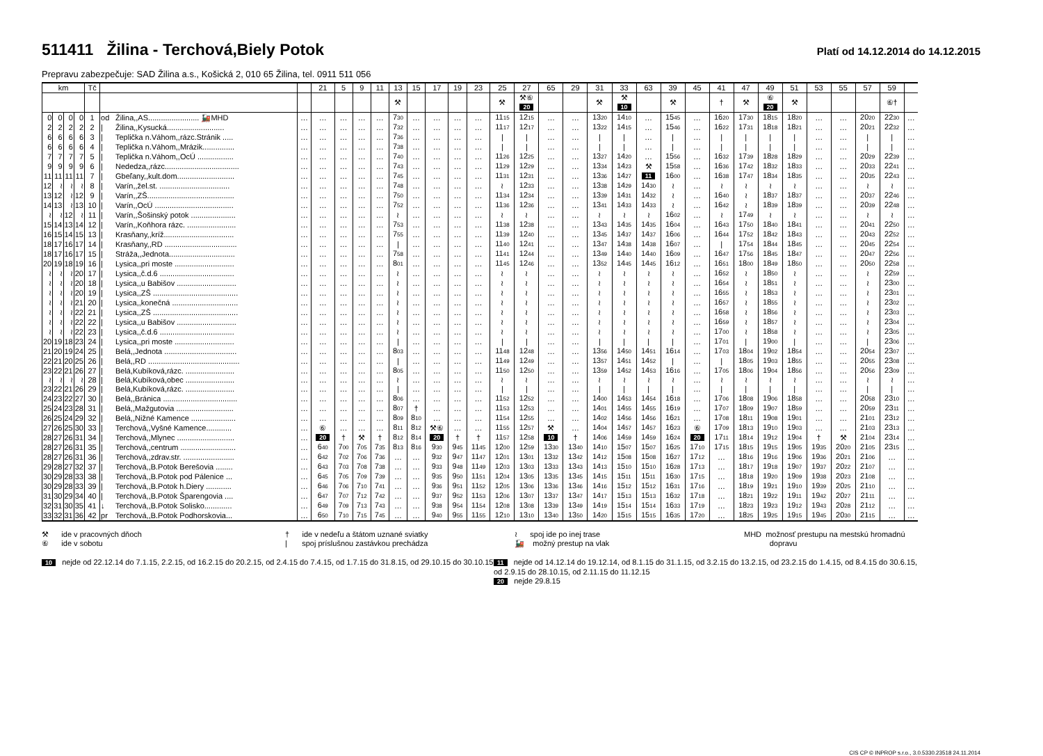511411 Žilina - Terchová,Biely Potok
Platí od 14.12.2014 do 14.12.2015
Prepravu zabezpečuje: SAD Žilina a.s., Košická 2, 010 65 Žilina, tel. 0911 511 056
| km | | | | Tč | | | | 21 | 5 | 9 | 11 | 13 | 15 | 17 | 19 | 23 | 25 | 27 | 65 | 29 | 31 | 33 | 63 | 39 | 45 | 41 | 47 | 49 | 51 | 53 | 55 | 57 | 59 | |
| --- | --- | --- | --- | --- | --- | --- | --- | --- | --- | --- | --- | --- | --- | --- | --- | --- | --- | --- | --- | --- | --- | --- | --- | --- | --- | --- | --- | --- | --- | --- | --- | --- | --- | --- |
| | | | | | | | | | | | | ⚒ | | | | | ⚒ | ⚒⑥ 20 | | | ⚒ | ⚒ 10 | | ⚒ | | † | ⚒ | ⑥ 20 | ⚒ | | | | ⑥† | |
| 0 | 0 | 0 | 0 | 1 | od | Žilina,,AS........................ 🚂MHD | … | … | … | … | … | 7 30 | … | … | … | … | 11 15 | 12 15 | … | … | 13 20 | 14 10 | … | 15 45 | … | 16 20 | 17 30 | 18 15 | 18 20 | … | … | 20 20 | 22 30 | … |
| 2 | 2 | 2 | 2 | 2 | / | Žilina,,Kysucká........................... | … | … | … | … | … | 7 32 | … | … | … | … | 11 17 | 12 17 | … | … | 13 22 | 14 15 | … | 15 46 | … | 16 22 | 17 31 | 18 18 | 18 21 | … | … | 20 21 | 22 32 | … |
| 6 | 6 | 6 | 6 | 3 | / | Teplička n.Váhom,,rázc.Stránik ..... | … | … | … | … | … | 7 36 | … | … | … | … | / | / | … | … | / | / | … | / | … | / | / | / | / | … | … | / | / | … |
| 6 | 6 | 6 | 6 | 4 | / | Teplička n.Váhom,,Mrázik............... | … | … | … | … | … | 7 38 | … | … | … | … | / | / | … | … | / | / | … | / | … | / | / | / | / | … | … | / | / | … |
| 7 | 7 | 7 | 7 | 5 | / | Teplička n.Váhom,,OcÚ ................. | … | … | … | … | … | 7 40 | … | … | … | … | 11 26 | 12 25 | … | … | 13 27 | 14 20 | … | 15 56 | … | 16 32 | 17 39 | 18 28 | 18 29 | … | … | 20 29 | 22 39 | … |
| 9 | 9 | 9 | 9 | 6 | / | Nededza,,rázc................................... | … | … | … | … | … | 7 43 | … | … | … | … | 11 29 | 12 29 | … | … | 13 34 | 14 23 | ⚒ | 15 58 | … | 16 36 | 17 42 | 18 32 | 18 33 | … | … | 20 33 | 22 41 | … |
| 11 | 11 | 11 | 11 | 7 | / | Gbeľany,,kult.dom........................... | … | … | … | … | … | 7 45 | … | … | … | … | 11 31 | 12 31 | … | … | 13 36 | 14 27 | 11 | 16 00 | … | 16 38 | 17 47 | 18 34 | 18 35 | … | … | 20 35 | 22 43 | … |
| 12 | ≀ | ≀ | ≀ | 8 | / | Varín,,žel.st. ................................. | … | … | … | … | … | 7 48 | … | … | … | … | ≀ | 12 33 | … | … | 13 38 | 14 29 | 14 30 | ≀ | … | ≀ | ≀ | ≀ | ≀ | … | … | ≀ | ≀ | … |
| 13 | 12 | ≀ | 12 | 9 | / | Varín,,ZŠ......................................... | … | … | … | … | … | 7 50 | … | … | … | … | 11 34 | 12 34 | … | … | 13 39 | 14 31 | 14 32 | ≀ | … | 16 40 | ≀ | 18 37 | 18 37 | … | … | 20 37 | 22 46 | … |
| 14 | 13 | ≀ | 13 | 10 | / | Varín,,OcÚ ..................................... | … | … | … | … | … | 7 52 | … | … | … | … | 11 36 | 12 36 | … | … | 13 41 | 14 33 | 14 33 | ≀ | … | 16 42 | ≀ | 18 39 | 18 39 | … | … | 20 39 | 22 48 | … |
| ≀ | ≀ | 12 | ≀ | 11 | / | Varín,,Šošinský potok ..................... | … | … | … | … | … | ≀ | … | … | … | … | ≀ | ≀ | … | … | ≀ | ≀ | ≀ | 16 02 | … | ≀ | 17 49 | ≀ | ≀ | … | … | ≀ | ≀ | … |
| 15 | 14 | 13 | 14 | 12 | / | Varín,,Koňhora rázc. ....................... | … | … | … | … | … | 7 53 | … | … | … | … | 11 38 | 12 38 | … | … | 13 43 | 14 35 | 14 35 | 16 04 | … | 16 43 | 17 50 | 18 40 | 18 41 | … | … | 20 41 | 22 50 | … |
| 16 | 15 | 14 | 15 | 13 | / | Krasňany,,kríž................................. | … | … | … | … | … | 7 55 | … | … | … | … | 11 39 | 12 40 | … | … | 13 45 | 14 37 | 14 37 | 16 06 | … | 16 44 | 17 52 | 18 42 | 18 43 | … | … | 20 43 | 22 52 | … |
| 18 | 17 | 16 | 17 | 14 | / | Krasňany,,RD .................................. | … | … | … | … | … | / | … | … | … | … | 11 40 | 12 41 | … | … | 13 47 | 14 38 | 14 38 | 16 07 | … | / | 17 54 | 18 44 | 18 45 | … | … | 20 45 | 22 54 | … |
| 18 | 17 | 16 | 17 | 15 | / | Stráža,,Jednota............................... | … | … | … | … | … | 7 58 | … | … | … | … | 11 41 | 12 44 | … | … | 13 49 | 14 40 | 14 40 | 16 09 | … | 16 47 | 17 56 | 18 45 | 18 47 | … | … | 20 47 | 22 56 | … |
| 20 | 19 | 18 | 19 | 16 | / | Lysica,,pri moste ............................ | … | … | … | … | … | 8 01 | … | … | … | … | 11 45 | 12 46 | … | … | 13 52 | 14 45 | 14 45 | 16 12 | … | 16 51 | 18 00 | 18 49 | 18 50 | … | … | 20 50 | 22 58 | … |
| ≀ | ≀ | ≀ | 20 | 17 | / | Lysica,,č.d.6 ................................... | … | … | … | … | … | ≀ | … | … | … | … | ≀ | ≀ | … | … | ≀ | ≀ | ≀ | ≀ | … | 16 52 | ≀ | 18 50 | ≀ | … | … | ≀ | 22 59 | … |
| ≀ | ≀ | ≀ | 20 | 18 | / | Lysica,,u Babišov ............................ | … | … | … | … | … | ≀ | … | … | … | … | ≀ | ≀ | … | … | ≀ | ≀ | ≀ | ≀ | … | 16 54 | ≀ | 18 51 | ≀ | … | … | ≀ | 23 00 | … |
| ≀ | ≀ | ≀ | 20 | 19 | / | Lysica,,ZŠ ........................................ | … | … | … | … | … | ≀ | … | … | … | … | ≀ | ≀ | … | … | ≀ | ≀ | ≀ | ≀ | … | 16 55 | ≀ | 18 53 | ≀ | … | … | ≀ | 23 01 | … |
| ≀ | ≀ | ≀ | 21 | 20 | / | Lysica,,konečná ............................... | … | … | … | … | … | ≀ | … | … | … | … | ≀ | ≀ | … | … | ≀ | ≀ | ≀ | ≀ | … | 16 57 | ≀ | 18 55 | ≀ | … | … | ≀ | 23 02 | … |
| ≀ | ≀ | ≀ | 22 | 21 | / | Lysica,,ZŠ ........................................ | … | … | … | … | … | ≀ | … | … | … | … | ≀ | ≀ | … | … | ≀ | ≀ | ≀ | ≀ | … | 16 58 | ≀ | 18 56 | ≀ | … | … | ≀ | 23 03 | … |
| ≀ | ≀ | ≀ | 22 | 22 | / | Lysica,,u Babišov ............................ | … | … | … | … | … | ≀ | … | … | … | … | ≀ | ≀ | … | … | ≀ | ≀ | ≀ | ≀ | … | 16 59 | ≀ | 18 57 | ≀ | … | … | ≀ | 23 04 | … |
| ≀ | ≀ | ≀ | 22 | 23 | / | Lysica,,č.d.6 ................................... | … | … | … | … | … | ≀ | … | … | … | … | ≀ | ≀ | … | … | ≀ | ≀ | ≀ | ≀ | … | 17 00 | ≀ | 18 58 | ≀ | … | … | ≀ | 23 05 | … |
| 20 | 19 | 18 | 23 | 24 | / | Lysica,,pri moste ............................ | … | … | … | … | … | / | … | … | … | … | / | / | … | … | / | / | / | / | … | 17 01 | / | 19 00 | / | … | … | / | 23 06 | … |
| 21 | 20 | 19 | 24 | 25 | / | Belá,,Jednota .................................. | … | … | … | … | … | 8 03 | … | … | … | … | 11 48 | 12 48 | … | … | 13 56 | 14 50 | 14 51 | 16 14 | … | 17 03 | 18 04 | 19 02 | 18 54 | … | … | 20 54 | 23 07 | … |
| 22 | 21 | 20 | 25 | 26 | / | Belá,,RD ........................................... | … | … | … | … | … | / | … | … | … | … | 11 49 | 12 49 | … | … | 13 57 | 14 51 | 14 52 | / | … | / | 18 05 | 19 03 | 18 55 | … | … | 20 55 | 23 08 | … |
| 23 | 22 | 21 | 26 | 27 | / | Belá,Kubíková,rázc. ....................... | … | … | … | … | … | 8 05 | … | … | … | … | 11 50 | 12 50 | … | … | 13 59 | 14 52 | 14 53 | 16 16 | … | 17 05 | 18 06 | 19 04 | 18 56 | … | … | 20 56 | 23 09 | … |
| ≀ | ≀ | ≀ | ≀ | 28 | / | Belá,Kubíková,obec ....................... | … | … | … | … | … | ≀ | … | … | … | … | ≀ | ≀ | … | … | ≀ | ≀ | ≀ | ≀ | … | ≀ | ≀ | ≀ | ≀ | … | … | ≀ | ≀ | … |
| 23 | 22 | 21 | 26 | 29 | / | Belá,Kubíková,rázc. ....................... | … | … | … | … | … | / | … | … | … | … | / | / | … | … | / | / | / | / | … | / | / | / | / | … | … | / | / | … |
| 24 | 23 | 22 | 27 | 30 | / | Belá,,Bránica ................................... | … | … | … | … | … | 8 06 | … | … | … | … | 11 52 | 12 52 | … | … | 14 00 | 14 53 | 14 54 | 16 18 | … | 17 06 | 18 08 | 19 06 | 18 58 | … | … | 20 58 | 23 10 | … |
| 25 | 24 | 23 | 28 | 31 | / | Belá,,Mažgutovia ........................... | … | … | … | … | … | 8 07 | † | … | … | … | 11 53 | 12 53 | … | … | 14 01 | 14 55 | 14 55 | 16 19 | … | 17 07 | 18 09 | 19 07 | 18 59 | … | … | 20 59 | 23 11 | … |
| 26 | 25 | 24 | 29 | 32 | / | Belá,,Nižné Kamence ..................... | … | … | … | … | … | 8 09 | 8 10 | … | … | … | 11 54 | 12 55 | … | … | 14 02 | 14 56 | 14 56 | 16 21 | … | 17 08 | 18 11 | 19 08 | 19 01 | … | … | 21 01 | 23 12 | … |
| 27 | 26 | 25 | 30 | 33 | / | Terchová,,Vyšné Kamence............ | … | ⑥ | … | … | … | 8 11 | 8 12 | ⚒⑥ | … | … | 11 55 | 12 57 | ⚒ | … | 14 04 | 14 57 | 14 57 | 16 23 | ⑥ | 17 09 | 18 13 | 19 10 | 19 03 | … | … | 21 03 | 23 13 | … |
| 28 | 27 | 26 | 31 | 34 | / | Terchová,,Mlynec ........................... | … | 20 | † | ⚒ | † | 8 12 | 8 14 | 20 | † | † | 11 57 | 12 58 | 10 | † | 14 06 | 14 59 | 14 59 | 16 24 | 20 | 17 11 | 18 14 | 19 12 | 19 04 | † | ⚒ | 21 04 | 23 14 | … |
| 28 | 27 | 26 | 31 | 35 | / | Terchová,,centrum .......................... | … | 6 40 | 7 00 | 7 05 | 7 35 | 8 13 | 8 16 | 9 30 | 9 45 | 11 45 | 12 00 | 12 59 | 13 30 | 13 40 | 14 10 | 15 07 | 15 07 | 16 25 | 17 10 | 17 15 | 18 15 | 19 15 | 19 05 | 19 35 | 20 20 | 21 05 | 23 15 | … |
| 28 | 27 | 26 | 31 | 36 | / | Terchová,,zdrav.str. ........................ | … | 6 42 | 7 02 | 7 06 | 7 36 | … | … | 9 32 | 9 47 | 11 47 | 12 01 | 13 01 | 13 32 | 13 42 | 14 12 | 15 08 | 15 08 | 16 27 | 17 12 | … | 18 16 | 19 16 | 19 06 | 19 36 | 20 21 | 21 06 | … | … |
| 29 | 28 | 27 | 32 | 37 | / | Terchová,,B.Potok Berešovia ........ | … | 6 43 | 7 03 | 7 08 | 7 38 | … | … | 9 33 | 9 48 | 11 49 | 12 03 | 13 03 | 13 33 | 13 43 | 14 13 | 15 10 | 15 10 | 16 28 | 17 13 | … | 18 17 | 19 18 | 19 07 | 19 37 | 20 22 | 21 07 | … | … |
| 30 | 29 | 28 | 33 | 38 | / | Terchová,,B.Potok pod Pálenice ... | … | 6 45 | 7 05 | 7 09 | 7 39 | … | … | 9 35 | 9 50 | 11 51 | 12 04 | 13 05 | 13 35 | 13 45 | 14 15 | 15 11 | 15 11 | 16 30 | 17 15 | … | 18 18 | 19 20 | 19 09 | 19 38 | 20 23 | 21 08 | … | … |
| 30 | 29 | 28 | 33 | 39 | / | Terchová,,B.Potok h.Diery ............ | … | 6 46 | 7 06 | 7 10 | 7 41 | … | … | 9 36 | 9 51 | 11 52 | 12 05 | 13 06 | 13 36 | 13 46 | 14 16 | 15 12 | 15 12 | 16 31 | 17 16 | … | 18 19 | 19 21 | 19 10 | 19 39 | 20 25 | 21 10 | … | … |
| 31 | 30 | 29 | 34 | 40 | / | Terchová,,B.Potok Šparengovia .... | … | 6 47 | 7 07 | 7 12 | 7 42 | … | … | 9 37 | 9 52 | 11 53 | 12 06 | 13 07 | 13 37 | 13 47 | 14 17 | 15 13 | 15 13 | 16 32 | 17 18 | … | 18 21 | 19 22 | 19 11 | 19 42 | 20 27 | 21 11 | … | … |
| 32 | 31 | 30 | 35 | 41 | ↓ | Terchová,,B.Potok Solisko............. | … | 6 49 | 7 09 | 7 13 | 7 43 | … | … | 9 38 | 9 54 | 11 54 | 12 08 | 13 08 | 13 39 | 13 49 | 14 19 | 15 14 | 15 14 | 16 33 | 17 19 | … | 18 23 | 19 23 | 19 12 | 19 43 | 20 28 | 21 12 | … | … |
| 33 | 32 | 31 | 36 | 42 | pr | Terchová,,B.Potok Podhorskovia... | … | 6 50 | 7 10 | 7 15 | 7 45 | … | … | 9 40 | 9 55 | 11 55 | 12 10 | 13 10 | 13 40 | 13 50 | 14 20 | 15 15 | 15 15 | 16 35 | 17 20 | … | 18 25 | 19 25 | 19 15 | 19 45 | 20 30 | 21 15 | … | … |
⚒ ide v pracovných dňoch
⑥ ide v sobotu
† ide v nedeľu a štátom uznané sviatky
| spoj príslušnou zastávkou prechádza
≀ spoj ide po inej trase
🚂 možný prestup na vlak
MHD možnosť prestupu na mestskú hromadnú
dopravu
10 nejde od 22.12.14 do 7.1.15, 2.2.15, od 16.2.15 do 20.2.15, od 2.4.15 do 7.4.15, od 1.7.15 do 31.8.15, od 29.10.15 do 30.10.15
11 nejde od 14.12.14 do 19.12.14, od 8.1.15 do 31.1.15, od 3.2.15 do 13.2.15, od 23.2.15 do 1.4.15, od 8.4.15 do 30.6.15, od 2.9.15 do 28.10.15, od 2.11.15 do 11.12.15
20 nejde 29.8.15
CIS CP © INPROP s.r.o., 3.0.5330.23518 24.11.2014